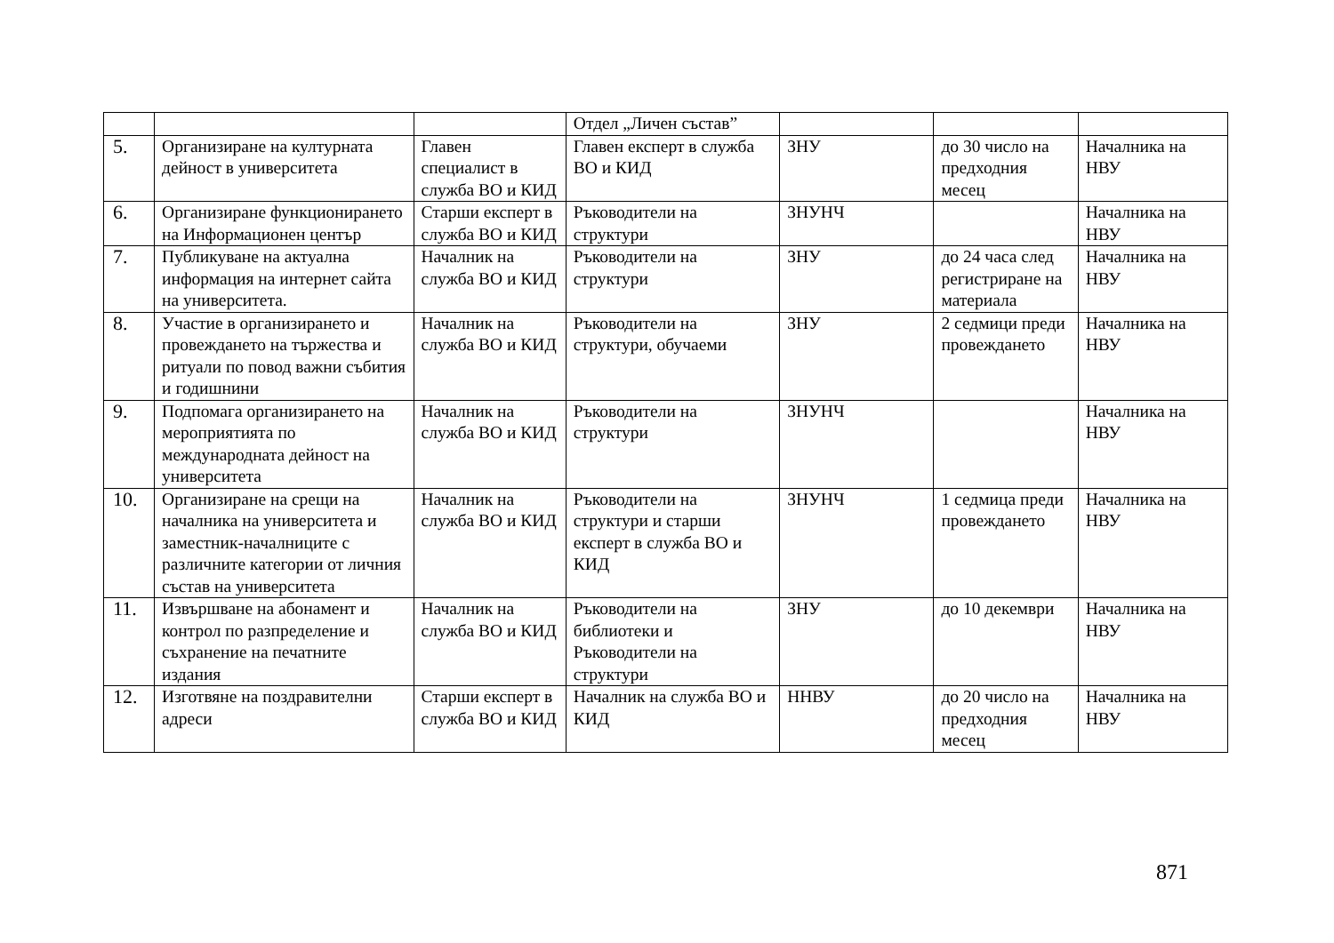| | | | Отдел „Личен състав” | | | |
| 5. | Организиране на културната дейност в университета | Главен специалист в служба ВО и КИД | Главен експерт в служба ВО и КИД | ЗНУ | до 30 число на предходния месец | Началника на НВУ |
| 6. | Организиране функционирането на Информационен център | Старши експерт в служба ВО и КИД | Ръководители на структури | ЗНУНЧ | | Началника на НВУ |
| 7. | Публикуване на актуална информация на интернет сайта на университета. | Началник на служба ВО и КИД | Ръководители на структури | ЗНУ | до 24 часа след регистриране на материала | Началника на НВУ |
| 8. | Участие в организирането и провеждането на тържества и ритуали по повод важни събития и годишнини | Началник на служба ВО и КИД | Ръководители на структури, обучаеми | ЗНУ | 2 седмици преди провеждането | Началника на НВУ |
| 9. | Подпомага организирането на мероприятията по международната дейност на университета | Началник на служба ВО и КИД | Ръководители на структури | ЗНУНЧ | | Началника на НВУ |
| 10. | Организиране на срещи на началника на университета и заместник-началниците с различните категории от личния състав на университета | Началник на служба ВО и КИД | Ръководители на структури и старши експерт в служба ВО и КИД | ЗНУНЧ | 1 седмица преди провеждането | Началника на НВУ |
| 11. | Извършване на абонамент и контрол по разпределение и съхранение на печатните издания | Началник на служба ВО и КИД | Ръководители на библиотеки и Ръководители на структури | ЗНУ | до 10 декември | Началника на НВУ |
| 12. | Изготвяне на поздравителни адреси | Старши експерт в служба ВО и КИД | Началник на служба ВО и КИД | ННВУ | до 20 число на предходния месец | Началника на НВУ |
871